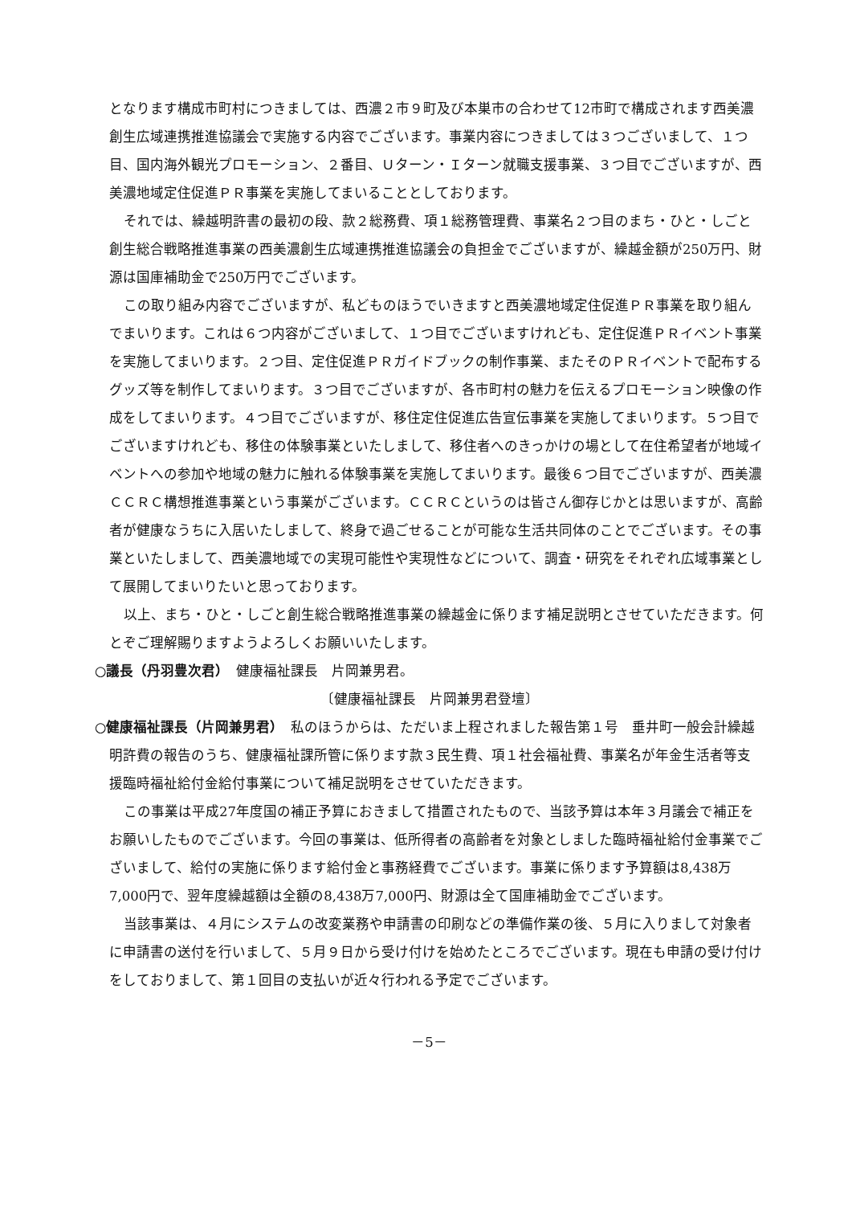となります構成市町村につきましては、西濃２市９町及び本巣市の合わせて12市町で構成されます西美濃創生広域連携推進協議会で実施する内容でございます。事業内容につきましては３つございまして、１つ目、国内海外観光プロモーション、２番目、Ｕターン・Ｉターン就職支援事業、３つ目でございますが、西美濃地域定住促進ＰＲ事業を実施してまいることとしております。
それでは、繰越明許書の最初の段、款２総務費、項１総務管理費、事業名２つ目のまち・ひと・しごと創生総合戦略推進事業の西美濃創生広域連携推進協議会の負担金でございますが、繰越金額が250万円、財源は国庫補助金で250万円でございます。
この取り組み内容でございますが、私どものほうでいきますと西美濃地域定住促進ＰＲ事業を取り組んでまいります。これは６つ内容がございまして、１つ目でございますけれども、定住促進ＰＲイベント事業を実施してまいります。２つ目、定住促進ＰＲガイドブックの制作事業、またそのＰＲイベントで配布するグッズ等を制作してまいります。３つ目でございますが、各市町村の魅力を伝えるプロモーション映像の作成をしてまいります。４つ目でございますが、移住定住促進広告宣伝事業を実施してまいります。５つ目でございますけれども、移住の体験事業といたしまして、移住者へのきっかけの場として在住希望者が地域イベントへの参加や地域の魅力に触れる体験事業を実施してまいります。最後６つ目でございますが、西美濃ＣＣＲＣ構想推進事業という事業がございます。ＣＣＲＣというのは皆さん御存じかとは思いますが、高齢者が健康なうちに入居いたしまして、終身で過ごせることが可能な生活共同体のことでございます。その事業といたしまして、西美濃地域での実現可能性や実現性などについて、調査・研究をそれぞれ広域事業として展開してまいりたいと思っております。
以上、まち・ひと・しごと創生総合戦略推進事業の繰越金に係ります補足説明とさせていただきます。何とぞご理解賜りますようよろしくお願いいたします。
○議長（丹羽豊次君）　健康福祉課長　片岡兼男君。
〔健康福祉課長　片岡兼男君登壇〕
○健康福祉課長（片岡兼男君）　私のほうからは、ただいま上程されました報告第１号　垂井町一般会計繰越明許費の報告のうち、健康福祉課所管に係ります款３民生費、項１社会福祉費、事業名が年金生活者等支援臨時福祉給付金給付事業について補足説明をさせていただきます。
この事業は平成27年度国の補正予算におきまして措置されたもので、当該予算は本年３月議会で補正をお願いしたものでございます。今回の事業は、低所得者の高齢者を対象としました臨時福祉給付金事業でございまして、給付の実施に係ります給付金と事務経費でございます。事業に係ります予算額は8,438万7,000円で、翌年度繰越額は全額の8,438万7,000円、財源は全て国庫補助金でございます。
当該事業は、４月にシステムの改変業務や申請書の印刷などの準備作業の後、５月に入りまして対象者に申請書の送付を行いまして、５月９日から受け付けを始めたところでございます。現在も申請の受け付けをしておりまして、第１回目の支払いが近々行われる予定でございます。
－5－